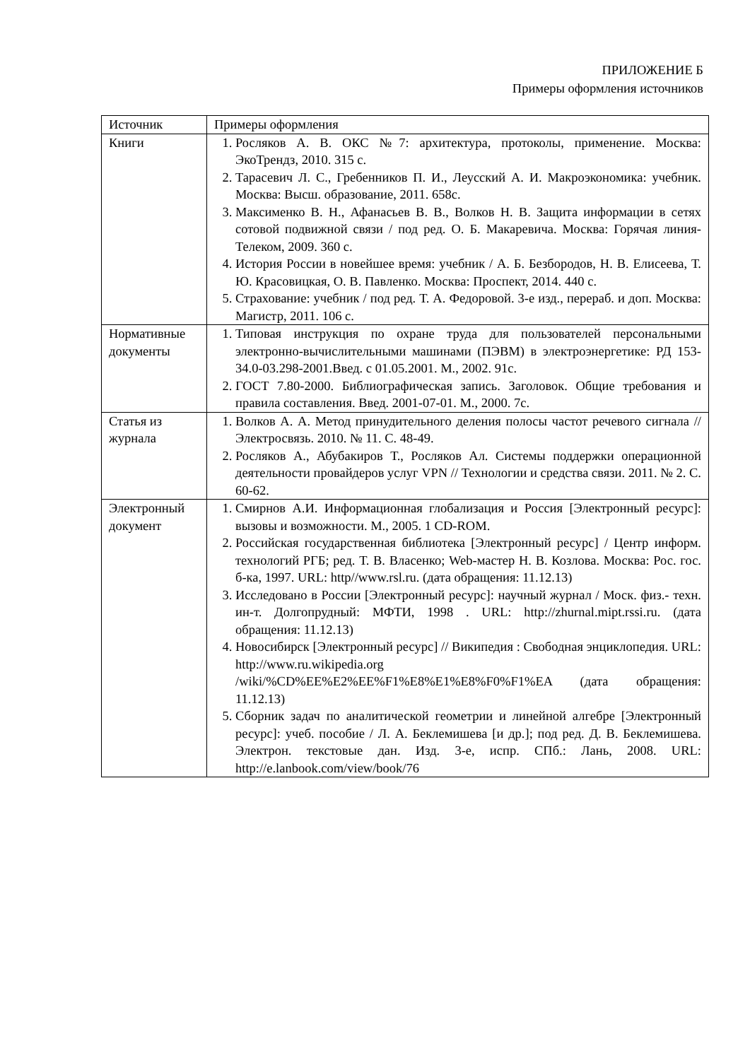ПРИЛОЖЕНИЕ Б
Примеры оформления источников
| Источник | Примеры оформления |
| Книги | 1. Росляков А. В. ОКС №7: архитектура, протоколы, применение. Москва: ЭкоТрендз, 2010. 315 с. 2. Тарасевич Л. С., Гребенников П. И., Леусский А. И. Макроэкономика: учебник. Москва: Высш. образование, 2011. 658с. 3. Максименко В. Н., Афанасьев В. В., Волков Н. В. Защита информации в сетях сотовой подвижной связи / под ред. О. Б. Макаревича. Москва: Горячая линия-Телеком, 2009. 360 с. 4. История России в новейшее время: учебник / А. Б. Безбородов, Н. В. Елисеева, Т. Ю. Красовицкая, О. В. Павленко. Москва: Проспект, 2014. 440 с. 5. Страхование: учебник / под ред. Т. А. Федоровой. 3-е изд., перераб. и доп. Москва: Магистр, 2011. 106 с. |
| Нормативные документы | 1. Типовая инструкция по охране труда для пользователей персональными электронно-вычислительными машинами (ПЭВМ) в электроэнергетике: РД 153-34.0-03.298-2001.Введ. с 01.05.2001. М., 2002. 91с. 2. ГОСТ 7.80-2000. Библиографическая запись. Заголовок. Общие требования и правила составления. Введ. 2001-07-01. М., 2000. 7с. |
| Статья из журнала | 1. Волков А. А. Метод принудительного деления полосы частот речевого сигнала // Электросвязь. 2010. № 11. С. 48-49. 2. Росляков А., Абубакиров Т., Росляков Ал. Системы поддержки операционной деятельности провайдеров услуг VPN // Технологии и средства связи. 2011. № 2. С. 60-62. |
| Электронный документ | 1. Смирнов А.И. Информационная глобализация и Россия [Электронный ресурс]: вызовы и возможности. М., 2005. 1 CD-ROM. 2. Российская государственная библиотека [Электронный ресурс] / Центр информ. технологий РГБ; ред. Т. В. Власенко; Web-мастер Н. В. Козлова. Москва: Рос. гос. б-ка, 1997. URL: http//www.rsl.ru. (дата обращения: 11.12.13) 3. Исследовано в России [Электронный ресурс]: научный журнал / Моск. физ.- техн. ин-т. Долгопрудный: МФТИ, 1998 . URL: http://zhurnal.mipt.rssi.ru. (дата обращения: 11.12.13) 4. Новосибирск [Электронный ресурс] // Википедия : Свободная энциклопедия. URL: http://www.ru.wikipedia.org /wiki/%CD%EE%E2%EE%F1%E8%E1%E8%F0%F1%EA (дата обращения: 11.12.13) 5. Сборник задач по аналитической геометрии и линейной алгебре [Электронный ресурс]: учеб. пособие / Л. А. Беклемишева [и др.]; под ред. Д. В. Беклемишева. Электрон. текстовые дан. Изд. 3-е, испр. СПб.: Лань, 2008. URL: http://e.lanbook.com/view/book/76 |